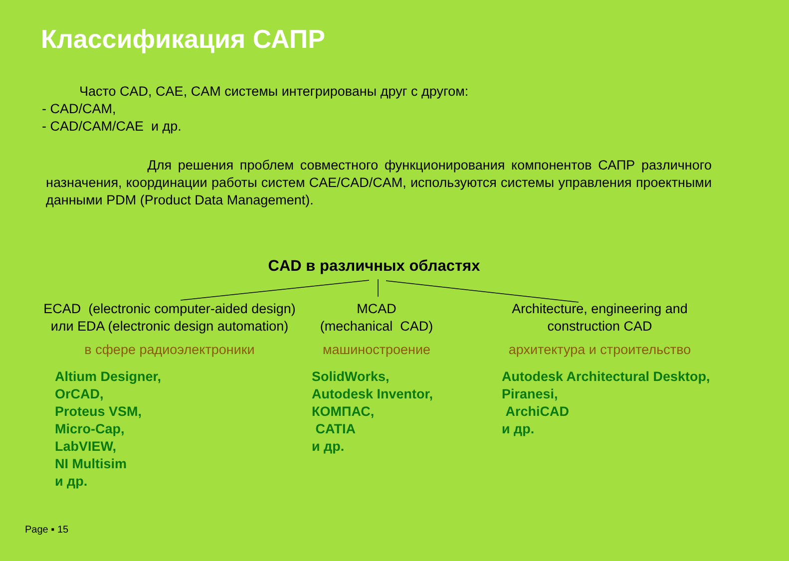Классификация САПР
Часто CAD, CAE, CAM системы интегрированы друг с другом:
- CAD/CAM,
- CAD/CAM/CAE и др.
Для решения проблем совместного функционирования компонентов САПР различного назначения, координации работы систем CAE/CAD/CAM, используются системы управления проектными данными PDM (Product Data Management).
CAD в различных областях
ECAD (electronic computer-aided design)
или EDA (electronic design automation)
в сфере радиоэлектроники
MCAD
(mechanical CAD)
машиностроение
Architecture, engineering and construction CAD
архитектура и строительство
Altium Designer,
OrCAD,
Proteus VSM,
Micro-Cap,
LabVIEW,
NI Multisim
и др.
SolidWorks,
Autodesk Inventor,
КОМПАС,
CATIA
и др.
Autodesk Architectural Desktop,
Piranesi,
ArchiCAD
и др.
Page ▪ 15